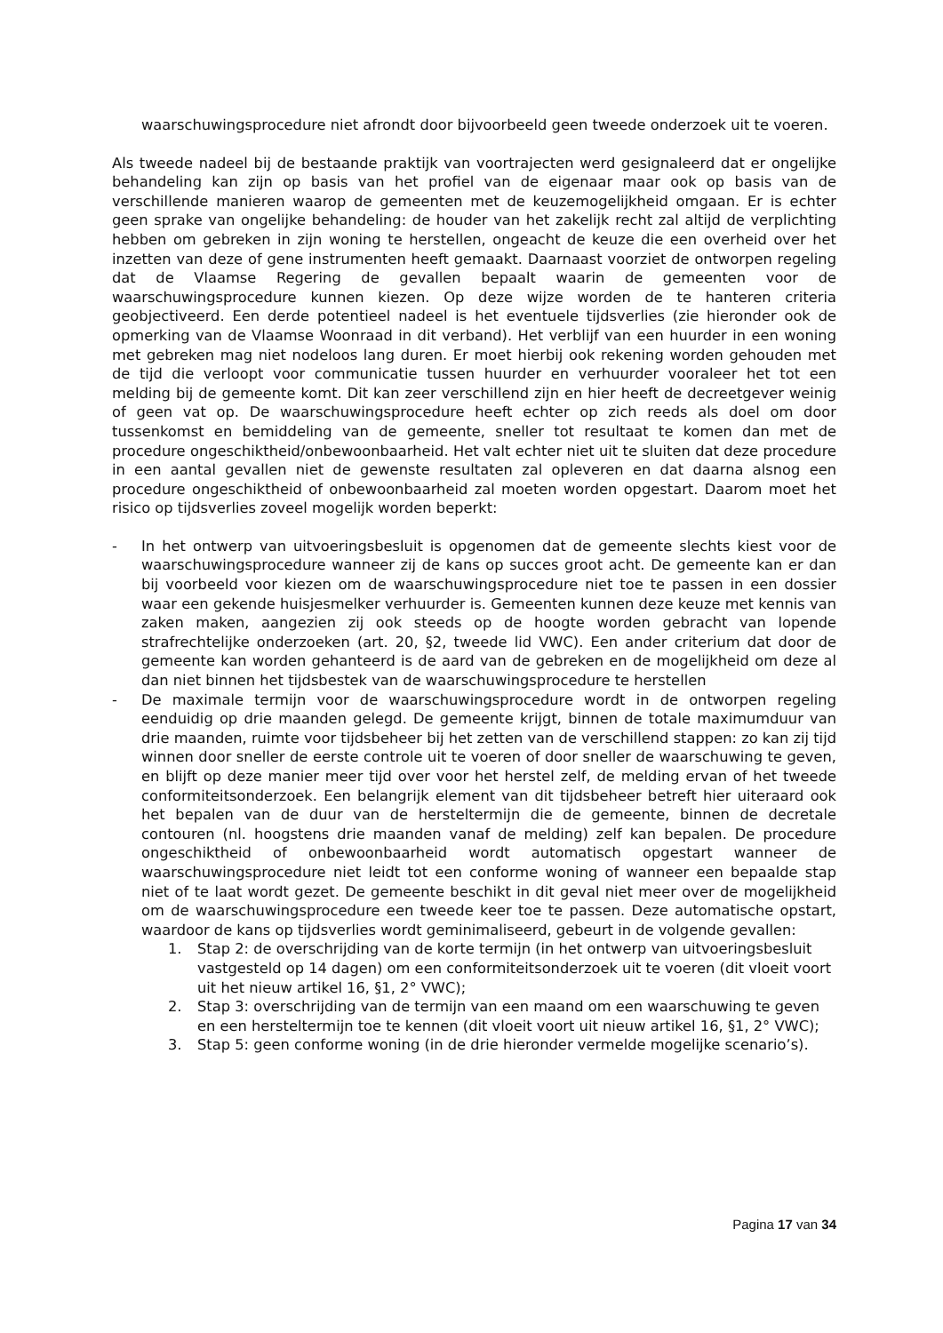waarschuwingsprocedure niet afrondt door bijvoorbeeld geen tweede onderzoek uit te voeren.
Als tweede nadeel bij de bestaande praktijk van voortrajecten werd gesignaleerd dat er ongelijke behandeling kan zijn op basis van het profiel van de eigenaar maar ook op basis van de verschillende manieren waarop de gemeenten met de keuzemogelijkheid omgaan. Er is echter geen sprake van ongelijke behandeling: de houder van het zakelijk recht zal altijd de verplichting hebben om gebreken in zijn woning te herstellen, ongeacht de keuze die een overheid over het inzetten van deze of gene instrumenten heeft gemaakt. Daarnaast voorziet de ontworpen regeling dat de Vlaamse Regering de gevallen bepaalt waarin de gemeenten voor de waarschuwingsprocedure kunnen kiezen. Op deze wijze worden de te hanteren criteria geobjectiveerd. Een derde potentieel nadeel is het eventuele tijdsverlies (zie hieronder ook de opmerking van de Vlaamse Woonraad in dit verband). Het verblijf van een huurder in een woning met gebreken mag niet nodeloos lang duren. Er moet hierbij ook rekening worden gehouden met de tijd die verloopt voor communicatie tussen huurder en verhuurder vooraleer het tot een melding bij de gemeente komt. Dit kan zeer verschillend zijn en hier heeft de decreetgever weinig of geen vat op. De waarschuwingsprocedure heeft echter op zich reeds als doel om door tussenkomst en bemiddeling van de gemeente, sneller tot resultaat te komen dan met de procedure ongeschiktheid/onbewoonbaarheid. Het valt echter niet uit te sluiten dat deze procedure in een aantal gevallen niet de gewenste resultaten zal opleveren en dat daarna alsnog een procedure ongeschiktheid of onbewoonbaarheid zal moeten worden opgestart. Daarom moet het risico op tijdsverlies zoveel mogelijk worden beperkt:
- In het ontwerp van uitvoeringsbesluit is opgenomen dat de gemeente slechts kiest voor de waarschuwingsprocedure wanneer zij de kans op succes groot acht. De gemeente kan er dan bij voorbeeld voor kiezen om de waarschuwingsprocedure niet toe te passen in een dossier waar een gekende huisjesmelker verhuurder is. Gemeenten kunnen deze keuze met kennis van zaken maken, aangezien zij ook steeds op de hoogte worden gebracht van lopende strafrechtelijke onderzoeken (art. 20, §2, tweede lid VWC). Een ander criterium dat door de gemeente kan worden gehanteerd is de aard van de gebreken en de mogelijkheid om deze al dan niet binnen het tijdsbestek van de waarschuwingsprocedure te herstellen
- De maximale termijn voor de waarschuwingsprocedure wordt in de ontworpen regeling eenduidig op drie maanden gelegd. De gemeente krijgt, binnen de totale maximumduur van drie maanden, ruimte voor tijdsbeheer bij het zetten van de verschillend stappen: zo kan zij tijd winnen door sneller de eerste controle uit te voeren of door sneller de waarschuwing te geven, en blijft op deze manier meer tijd over voor het herstel zelf, de melding ervan of het tweede conformiteitsonderzoek. Een belangrijk element van dit tijdsbeheer betreft hier uiteraard ook het bepalen van de duur van de hersteltermijn die de gemeente, binnen de decretale contouren (nl. hoogstens drie maanden vanaf de melding) zelf kan bepalen. De procedure ongeschiktheid of onbewoonbaarheid wordt automatisch opgestart wanneer de waarschuwingsprocedure niet leidt tot een conforme woning of wanneer een bepaalde stap niet of te laat wordt gezet. De gemeente beschikt in dit geval niet meer over de mogelijkheid om de waarschuwingsprocedure een tweede keer toe te passen. Deze automatische opstart, waardoor de kans op tijdsverlies wordt geminimaliseerd, gebeurt in de volgende gevallen:
1. Stap 2: de overschrijding van de korte termijn (in het ontwerp van uitvoeringsbesluit vastgesteld op 14 dagen) om een conformiteitsonderzoek uit te voeren (dit vloeit voort uit het nieuw artikel 16, §1, 2° VWC);
2. Stap 3: overschrijding van de termijn van een maand om een waarschuwing te geven en een hersteltermijn toe te kennen (dit vloeit voort uit nieuw artikel 16, §1, 2° VWC);
3. Stap 5: geen conforme woning (in de drie hieronder vermelde mogelijke scenario’s).
Pagina 17 van 34